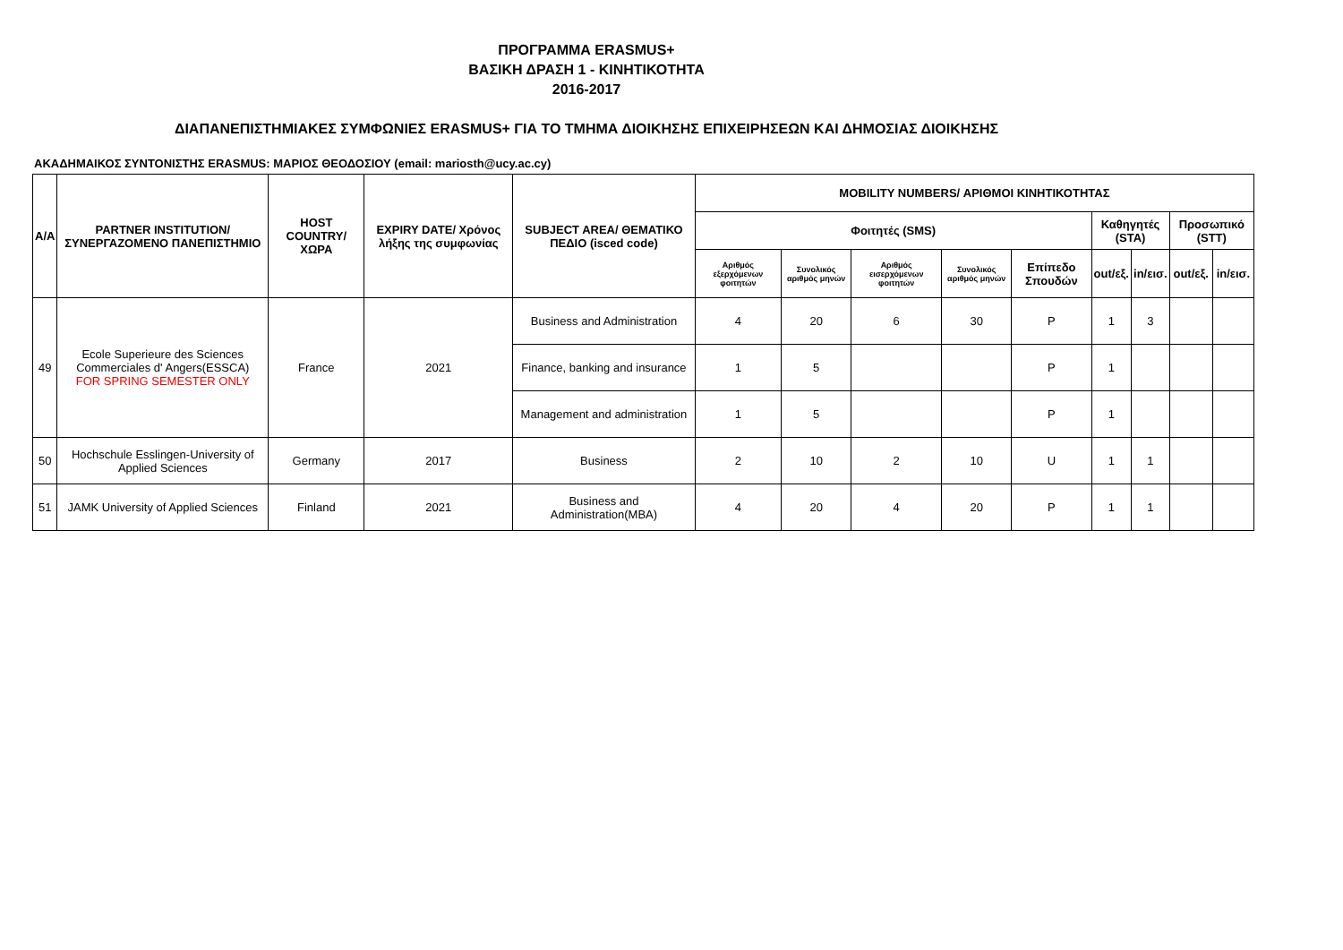ΠΡΟΓΡΑΜΜΑ ERASMUS+
ΒΑΣΙΚΗ ΔΡΑΣΗ 1 - ΚΙΝΗΤΙΚΟΤΗΤΑ
2016-2017
ΔΙΑΠΑΝΕΠΙΣΤΗΜΙΑΚΕΣ ΣΥΜΦΩΝΙΕΣ ERASMUS+ ΓΙΑ ΤΟ ΤΜΗΜΑ ΔΙΟΙΚΗΣΗΣ ΕΠΙΧΕΙΡΗΣΕΩΝ ΚΑΙ ΔΗΜΟΣΙΑΣ ΔΙΟΙΚΗΣΗΣ
ΑΚΑΔΗΜΑΙΚΟΣ ΣΥΝΤΟΝΙΣΤΗΣ ERASMUS: ΜΑΡΙΟΣ ΘΕΟΔΟΣΙΟΥ (email: mariosth@ucy.ac.cy)
| A/A | PARTNER INSTITUTION/ ΣΥΝΕΡΓΑΖΟΜΕΝΟ ΠΑΝΕΠΙΣΤΗΜΙΟ | HOST COUNTRY/ ΧΩΡΑ | EXPIRY DATE/ Χρόνος λήξης της συμφωνίας | SUBJECT AREA/ ΘΕΜΑΤΙΚΟ ΠΕΔΙΟ (isced code) | MOBILITY NUMBERS/ ΑΡΙΘΜΟΙ ΚΙΝΗΤΙΚΟΤΗΤΑΣ | | | | | | | | |
| --- | --- | --- | --- | --- | --- | --- | --- | --- | --- | --- | --- | --- | --- |
| | | | | | Φοιτητές (SMS) | | | | | Καθηγητές (STA) | | Προσωπικό (STT) | |
| | | | | | Αριθμός εξερχόμενων φοιτητών | Συνολικός αριθμός μηνών | Αριθμός εισερχόμενων φοιτητών | Συνολικός αριθμός μηνών | Επίπεδο Σπουδών | out/εξ. | in/εισ. | out/εξ. | in/εισ. |
| 49 | Ecole Superieure des Sciences Commerciales d' Angers(ESSCA) FOR SPRING SEMESTER ONLY | France | 2021 | Business and Administration | 4 | 20 | 6 | 30 | P | 1 | 3 | | |
| | | | | Finance, banking and insurance | 1 | 5 | | | P | 1 | | | |
| | | | | Management and administration | 1 | 5 | | | P | 1 | | | |
| 50 | Hochschule Esslingen-University of Applied Sciences | Germany | 2017 | Business | 2 | 10 | 2 | 10 | U | 1 | 1 | | |
| 51 | JAMK University of Applied Sciences | Finland | 2021 | Business and Administration(MBA) | 4 | 20 | 4 | 20 | P | 1 | 1 | | |